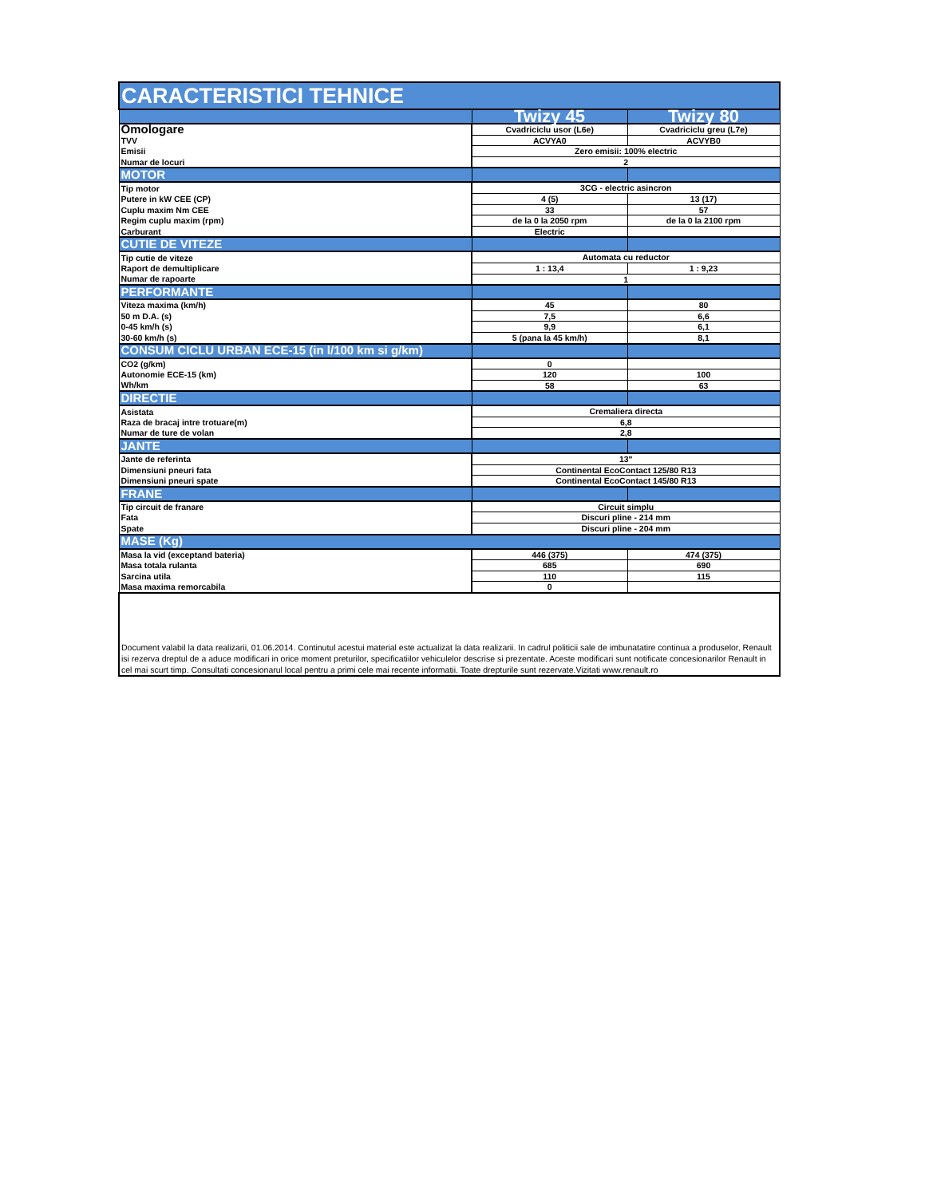| CARACTERISTICI TEHNICE | | |
| --- | --- | --- |
| | Twizy 45 | Twizy 80 |
| Omologare | Cvadriciclu usor (L6e) | Cvadriciclu greu (L7e) |
| TVV | ACVYA0 | ACVYB0 |
| Emisii | Zero emisii: 100% electric | |
| Numar de locuri | 2 | |
| MOTOR | | |
| Tip motor | 3CG - electric asincron | |
| Putere in kW CEE (CP) | 4 (5) | 13 (17) |
| Cuplu maxim Nm CEE | 33 | 57 |
| Regim cuplu maxim (rpm) | de la 0 la 2050 rpm | de la 0 la 2100 rpm |
| Carburant | Electric | |
| CUTIE DE VITEZE | | |
| Tip cutie de viteze | Automata cu reductor | |
| Raport de demultiplicare | 1 : 13,4 | 1 : 9,23 |
| Numar de rapoarte | 1 | |
| PERFORMANTE | | |
| Viteza maxima (km/h) | 45 | 80 |
| 50 m D.A. (s) | 7,5 | 6,6 |
| 0-45 km/h (s) | 9,9 | 6,1 |
| 30-60 km/h (s) | 5 (pana la 45 km/h) | 8,1 |
| CONSUM CICLU URBAN ECE-15 (in l/100 km si g/km) | | |
| CO2 (g/km) | 0 | |
| Autonomie ECE-15 (km) | 120 | 100 |
| Wh/km | 58 | 63 |
| DIRECTIE | | |
| Asistata | Cremaliera directa | |
| Raza de bracaj intre trotuare(m) | 6,8 | |
| Numar de ture de volan | 2,8 | |
| JANTE | | |
| Jante de referinta | 13" | |
| Dimensiuni pneuri fata | Continental EcoContact 125/80 R13 | |
| Dimensiuni pneuri spate | Continental EcoContact 145/80 R13 | |
| FRANE | | |
| Tip circuit de franare | Circuit simplu | |
| Fata | Discuri pline - 214 mm | |
| Spate | Discuri pline - 204 mm | |
| MASE (Kg) | | |
| Masa la vid (exceptand bateria) | 446 (375) | 474 (375) |
| Masa totala rulanta | 685 | 690 |
| Sarcina utila | 110 | 115 |
| Masa maxima remorcabila | 0 | |
| Document valabil la data realizarii, 01.06.2014. Continutul acestui material este actualizat la data realizarii. In cadrul politicii sale de imbunatatire continua a produselor, Renault isi rezerva dreptul de a aduce modificari in orice moment preturilor, specificatiilor vehiculelor descrise si prezentate. Aceste modificari sunt notificate concesionarilor Renault in cel mai scurt timp. Consultati concesionarul local pentru a primi cele mai recente informatii. Toate drepturile sunt rezervate.Vizitati www.renault.ro | | |